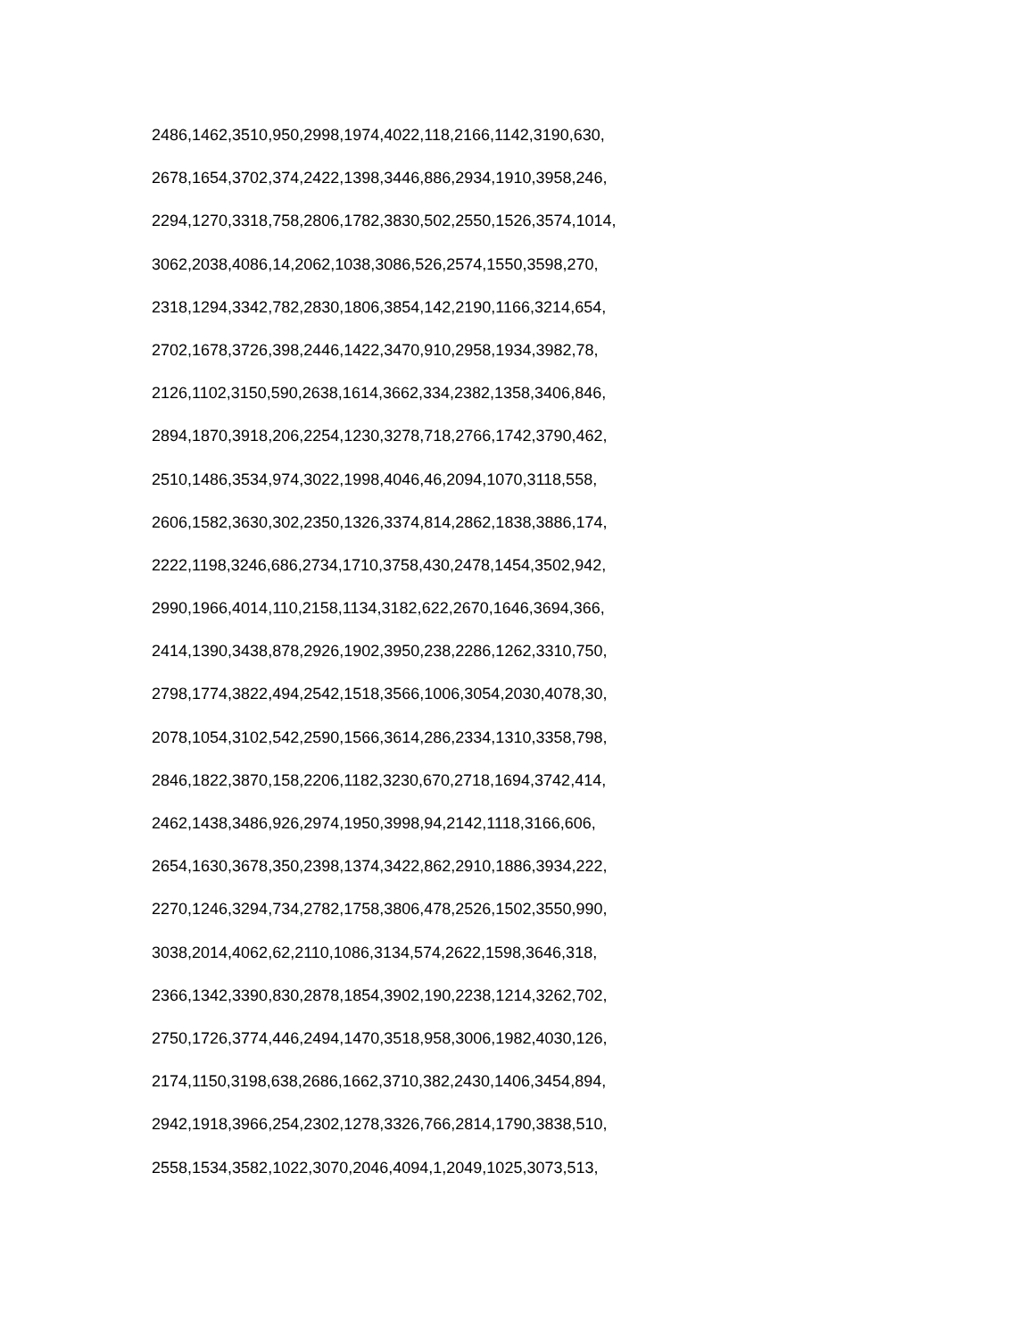2486,1462,3510,950,2998,1974,4022,118,2166,1142,3190,630,
2678,1654,3702,374,2422,1398,3446,886,2934,1910,3958,246,
2294,1270,3318,758,2806,1782,3830,502,2550,1526,3574,1014,
3062,2038,4086,14,2062,1038,3086,526,2574,1550,3598,270,
2318,1294,3342,782,2830,1806,3854,142,2190,1166,3214,654,
2702,1678,3726,398,2446,1422,3470,910,2958,1934,3982,78,
2126,1102,3150,590,2638,1614,3662,334,2382,1358,3406,846,
2894,1870,3918,206,2254,1230,3278,718,2766,1742,3790,462,
2510,1486,3534,974,3022,1998,4046,46,2094,1070,3118,558,
2606,1582,3630,302,2350,1326,3374,814,2862,1838,3886,174,
2222,1198,3246,686,2734,1710,3758,430,2478,1454,3502,942,
2990,1966,4014,110,2158,1134,3182,622,2670,1646,3694,366,
2414,1390,3438,878,2926,1902,3950,238,2286,1262,3310,750,
2798,1774,3822,494,2542,1518,3566,1006,3054,2030,4078,30,
2078,1054,3102,542,2590,1566,3614,286,2334,1310,3358,798,
2846,1822,3870,158,2206,1182,3230,670,2718,1694,3742,414,
2462,1438,3486,926,2974,1950,3998,94,2142,1118,3166,606,
2654,1630,3678,350,2398,1374,3422,862,2910,1886,3934,222,
2270,1246,3294,734,2782,1758,3806,478,2526,1502,3550,990,
3038,2014,4062,62,2110,1086,3134,574,2622,1598,3646,318,
2366,1342,3390,830,2878,1854,3902,190,2238,1214,3262,702,
2750,1726,3774,446,2494,1470,3518,958,3006,1982,4030,126,
2174,1150,3198,638,2686,1662,3710,382,2430,1406,3454,894,
2942,1918,3966,254,2302,1278,3326,766,2814,1790,3838,510,
2558,1534,3582,1022,3070,2046,4094,1,2049,1025,3073,513,